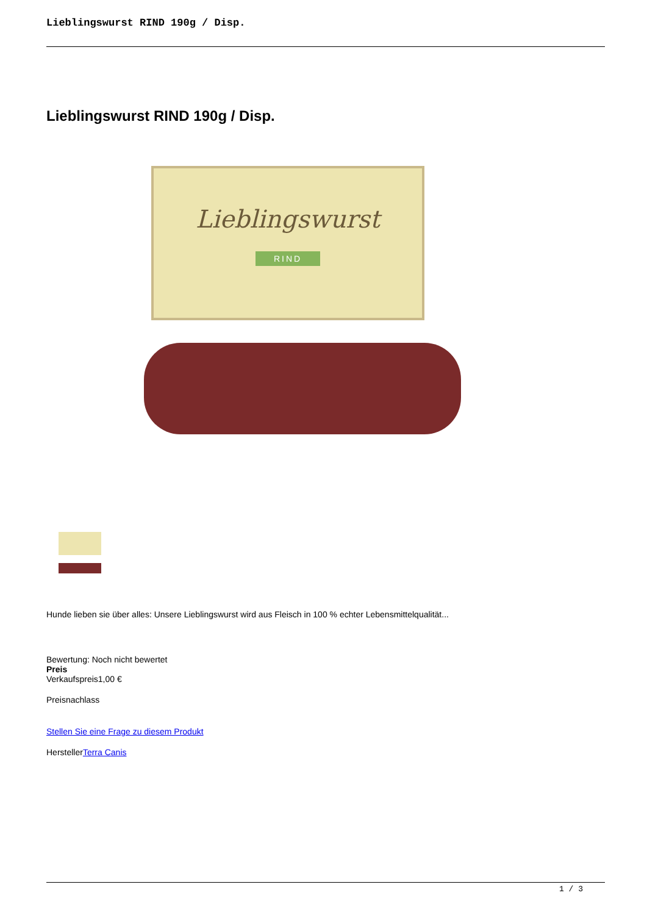Lieblingswurst RIND 190g / Disp.
Lieblingswurst RIND 190g / Disp.
Lieblingswurst
RIND
Hunde lieben sie über alles: Unsere Lieblingswurst wird aus Fleisch in 100 % echter Lebensmittelqualität...
Bewertung: Noch nicht bewertet
Preis
Verkaufspreis1,00 €
Preisnachlass
Stellen Sie eine Frage zu diesem Produkt
HerstellerTerra Canis
1 / 3